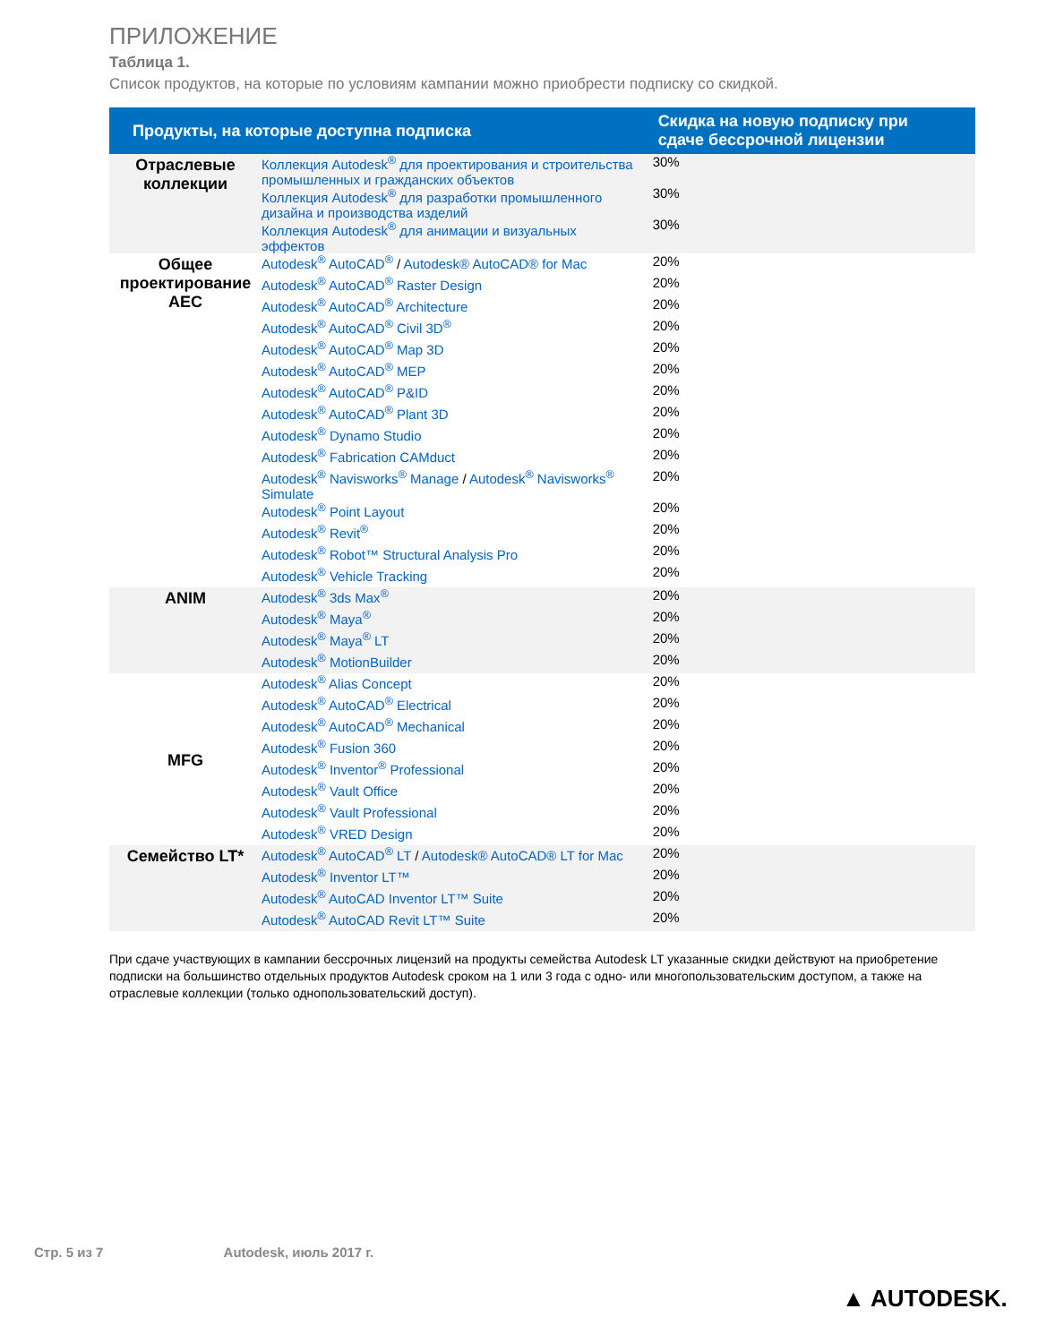ПРИЛОЖЕНИЕ
Таблица 1.
Список продуктов, на которые по условиям кампании можно приобрести подписку со скидкой.
| Продукты, на которые доступна подписка | | Скидка на новую подписку при сдаче бессрочной лицензии |
| --- | --- | --- |
| Отраслевые коллекции | Коллекция Autodesk<sup>®</sup> для проектирования и строительства промышленных и гражданских объектов Коллекция Autodesk<sup>®</sup> для разработки промышленного дизайна и производства изделий Коллекция Autodesk<sup>®</sup> для анимации и визуальных эффектов | 30% 30% 30% |
| Общее проектирование AEC | Autodesk<sup>®</sup> AutoCAD<sup>®</sup> / Autodesk® AutoCAD® for Mac Autodesk<sup>®</sup> AutoCAD<sup>®</sup> Raster Design Autodesk<sup>®</sup> AutoCAD<sup>®</sup> Architecture Autodesk<sup>®</sup> AutoCAD<sup>®</sup> Civil 3D<sup>®</sup> Autodesk<sup>®</sup> AutoCAD<sup>®</sup> Map 3D Autodesk<sup>®</sup> AutoCAD<sup>®</sup> MEP Autodesk<sup>®</sup> AutoCAD<sup>®</sup> P&ID Autodesk<sup>®</sup> AutoCAD<sup>®</sup> Plant 3D Autodesk<sup>®</sup> Dynamo Studio Autodesk<sup>®</sup> Fabrication CAMduct Autodesk<sup>®</sup> Navisworks<sup>®</sup> Manage / Autodesk<sup>®</sup> Navisworks<sup>®</sup> Simulate Autodesk<sup>®</sup> Point Layout Autodesk<sup>®</sup> Revit<sup>®</sup> Autodesk<sup>®</sup> Robot™ Structural Analysis Pro Autodesk<sup>®</sup> Vehicle Tracking | 20% 20% 20% 20% 20% 20% 20% 20% 20% 20% 20% 20% 20% 20% 20% |
| ANIM | Autodesk<sup>®</sup> 3ds Max<sup>®</sup> Autodesk<sup>®</sup> Maya<sup>®</sup> Autodesk<sup>®</sup> Maya<sup>®</sup> LT Autodesk<sup>®</sup> MotionBuilder | 20% 20% 20% 20% |
| MFG | Autodesk<sup>®</sup> Alias Concept Autodesk<sup>®</sup> AutoCAD<sup>®</sup> Electrical Autodesk<sup>®</sup> AutoCAD<sup>®</sup> Mechanical Autodesk<sup>®</sup> Fusion 360 Autodesk<sup>®</sup> Inventor<sup>®</sup> Professional Autodesk<sup>®</sup> Vault Office Autodesk<sup>®</sup> Vault Professional Autodesk<sup>®</sup> VRED Design | 20% 20% 20% 20% 20% 20% 20% 20% |
| Семейство LT* | Autodesk<sup>®</sup> AutoCAD<sup>®</sup> LT / Autodesk® AutoCAD® LT for Mac Autodesk<sup>®</sup> Inventor LT™ Autodesk<sup>®</sup> AutoCAD Inventor LT™ Suite Autodesk<sup>®</sup> AutoCAD Revit LT™ Suite | 20% 20% 20% 20% |
При сдаче участвующих в кампании бессрочных лицензий на продукты семейства Autodesk LT указанные скидки действуют на приобретение подписки на большинство отдельных продуктов Autodesk сроком на 1 или 3 года с одно- или многопользовательским доступом, а также на отраслевые коллекции (только однопользовательский доступ).
Стр. 5 из 7 Autodesk, июль 2017 г.
▲ AUTODESK.